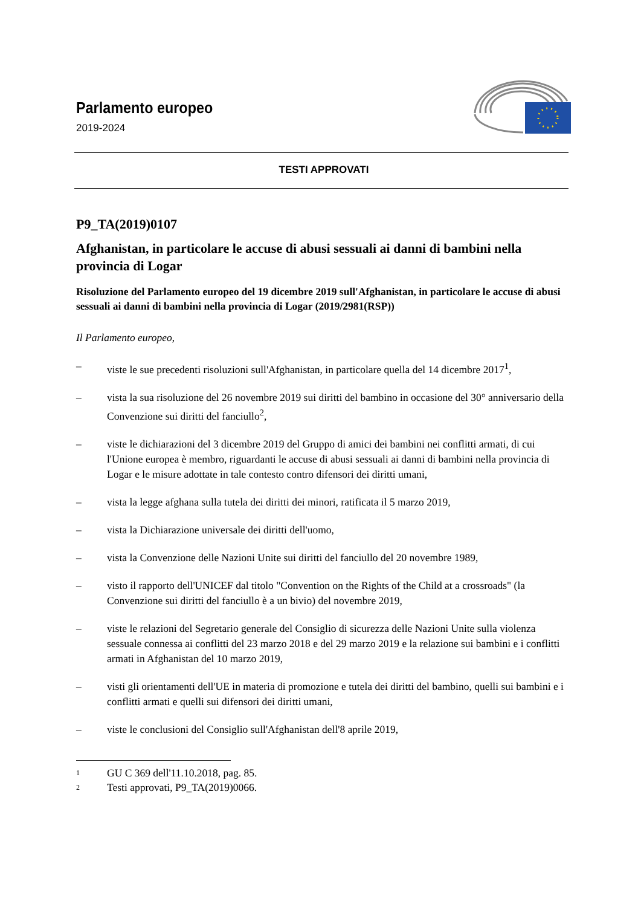Parlamento europeo
2019-2024
TESTI APPROVATI
P9_TA(2019)0107
Afghanistan, in particolare le accuse di abusi sessuali ai danni di bambini nella provincia di Logar
Risoluzione del Parlamento europeo del 19 dicembre 2019 sull'Afghanistan, in particolare le accuse di abusi sessuali ai danni di bambini nella provincia di Logar (2019/2981(RSP))
Il Parlamento europeo,
– viste le sue precedenti risoluzioni sull'Afghanistan, in particolare quella del 14 dicembre 2017<sup>1</sup>,
– vista la sua risoluzione del 26 novembre 2019 sui diritti del bambino in occasione del 30° anniversario della Convenzione sui diritti del fanciullo<sup>2</sup>,
– viste le dichiarazioni del 3 dicembre 2019 del Gruppo di amici dei bambini nei conflitti armati, di cui l'Unione europea è membro, riguardanti le accuse di abusi sessuali ai danni di bambini nella provincia di Logar e le misure adottate in tale contesto contro difensori dei diritti umani,
– vista la legge afghana sulla tutela dei diritti dei minori, ratificata il 5 marzo 2019,
– vista la Dichiarazione universale dei diritti dell'uomo,
– vista la Convenzione delle Nazioni Unite sui diritti del fanciullo del 20 novembre 1989,
– visto il rapporto dell'UNICEF dal titolo "Convention on the Rights of the Child at a crossroads" (la Convenzione sui diritti del fanciullo è a un bivio) del novembre 2019,
– viste le relazioni del Segretario generale del Consiglio di sicurezza delle Nazioni Unite sulla violenza sessuale connessa ai conflitti del 23 marzo 2018 e del 29 marzo 2019 e la relazione sui bambini e i conflitti armati in Afghanistan del 10 marzo 2019,
– visti gli orientamenti dell'UE in materia di promozione e tutela dei diritti del bambino, quelli sui bambini e i conflitti armati e quelli sui difensori dei diritti umani,
– viste le conclusioni del Consiglio sull'Afghanistan dell'8 aprile 2019,
1 GU C 369 dell'11.10.2018, pag. 85.
2 Testi approvati, P9_TA(2019)0066.